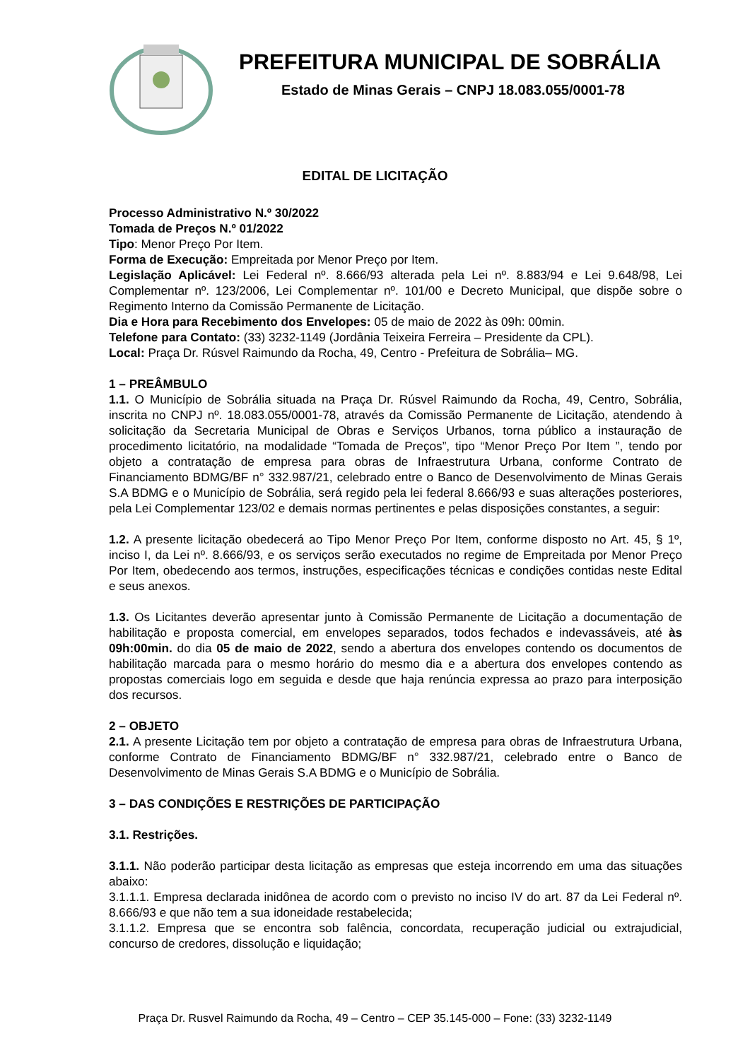PREFEITURA MUNICIPAL DE SOBRÁLIA
Estado de Minas Gerais – CNPJ 18.083.055/0001-78
EDITAL DE LICITAÇÃO
Processo Administrativo N.º 30/2022
Tomada de Preços N.º 01/2022
Tipo: Menor Preço Por Item.
Forma de Execução: Empreitada por Menor Preço por Item.
Legislação Aplicável: Lei Federal nº. 8.666/93 alterada pela Lei nº. 8.883/94 e Lei 9.648/98, Lei Complementar nº. 123/2006, Lei Complementar nº. 101/00 e Decreto Municipal, que dispõe sobre o Regimento Interno da Comissão Permanente de Licitação.
Dia e Hora para Recebimento dos Envelopes: 05 de maio de 2022 às 09h: 00min.
Telefone para Contato: (33) 3232-1149 (Jordânia Teixeira Ferreira – Presidente da CPL).
Local: Praça Dr. Rúsvel Raimundo da Rocha, 49, Centro - Prefeitura de Sobrália– MG.
1 – PREÂMBULO
1.1. O Município de Sobrália situada na Praça Dr. Rúsvel Raimundo da Rocha, 49, Centro, Sobrália, inscrita no CNPJ nº. 18.083.055/0001-78, através da Comissão Permanente de Licitação, atendendo à solicitação da Secretaria Municipal de Obras e Serviços Urbanos, torna público a instauração de procedimento licitatório, na modalidade “Tomada de Preços”, tipo “Menor Preço Por Item ”, tendo por objeto a contratação de empresa para obras de Infraestrutura Urbana, conforme Contrato de Financiamento BDMG/BF n° 332.987/21, celebrado entre o Banco de Desenvolvimento de Minas Gerais S.A BDMG e o Município de Sobrália, será regido pela lei federal 8.666/93 e suas alterações posteriores, pela Lei Complementar 123/02 e demais normas pertinentes e pelas disposições constantes, a seguir:
1.2. A presente licitação obedecerá ao Tipo Menor Preço Por Item, conforme disposto no Art. 45, § 1º, inciso I, da Lei nº. 8.666/93, e os serviços serão executados no regime de Empreitada por Menor Preço Por Item, obedecendo aos termos, instruções, especificações técnicas e condições contidas neste Edital e seus anexos.
1.3. Os Licitantes deverão apresentar junto à Comissão Permanente de Licitação a documentação de habilitação e proposta comercial, em envelopes separados, todos fechados e indevassáveis, até às 09h:00min. do dia 05 de maio de 2022, sendo a abertura dos envelopes contendo os documentos de habilitação marcada para o mesmo horário do mesmo dia e a abertura dos envelopes contendo as propostas comerciais logo em seguida e desde que haja renúncia expressa ao prazo para interposição dos recursos.
2 – OBJETO
2.1. A presente Licitação tem por objeto a contratação de empresa para obras de Infraestrutura Urbana, conforme Contrato de Financiamento BDMG/BF n° 332.987/21, celebrado entre o Banco de Desenvolvimento de Minas Gerais S.A BDMG e o Município de Sobrália.
3 – DAS CONDIÇÕES E RESTRIÇÕES DE PARTICIPAÇÃO
3.1. Restrições.
3.1.1. Não poderão participar desta licitação as empresas que esteja incorrendo em uma das situações abaixo:
3.1.1.1. Empresa declarada inidônea de acordo com o previsto no inciso IV do art. 87 da Lei Federal nº. 8.666/93 e que não tem a sua idoneidade restabelecida;
3.1.1.2. Empresa que se encontra sob falência, concordata, recuperação judicial ou extrajudicial, concurso de credores, dissolução e liquidação;
Praça Dr. Rusvel Raimundo da Rocha, 49 – Centro – CEP 35.145-000 – Fone: (33) 3232-1149